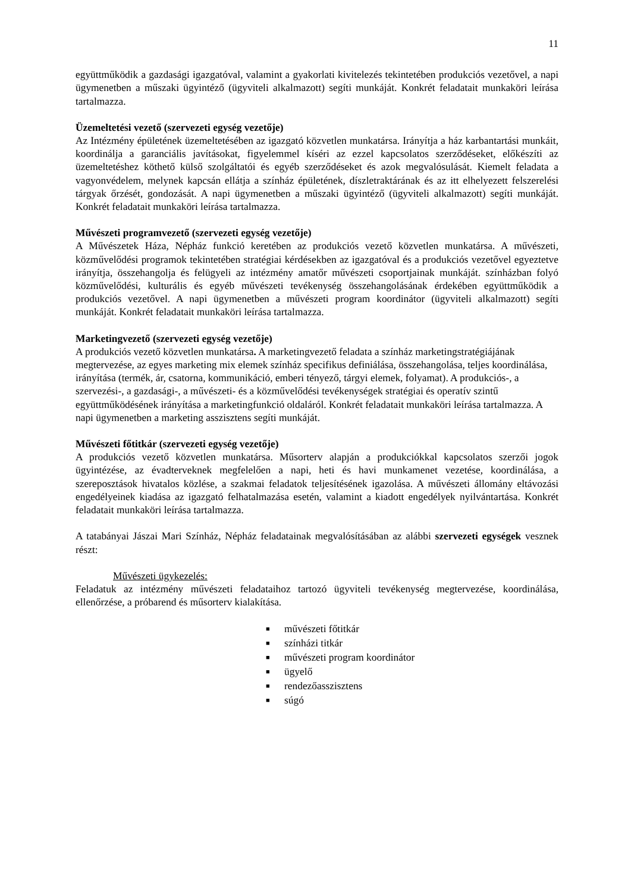11
együttműködik a gazdasági igazgatóval, valamint a gyakorlati kivitelezés tekintetében produkciós vezetővel, a napi ügymenetben a műszaki ügyintéző (ügyviteli alkalmazott) segíti munkáját. Konkrét feladatait munkaköri leírása tartalmazza.
Üzemeltetési vezető (szervezeti egység vezetője)
Az Intézmény épületének üzemeltetésében az igazgató közvetlen munkatársa. Irányítja a ház karbantartási munkáit, koordinálja a garanciális javításokat, figyelemmel kíséri az ezzel kapcsolatos szerződéseket, előkészíti az üzemeltetéshez köthető külső szolgáltatói és egyéb szerződéseket és azok megvalósulását. Kiemelt feladata a vagyonvédelem, melynek kapcsán ellátja a színház épületének, díszletraktárának és az itt elhelyezett felszerelési tárgyak őrzését, gondozását. A napi ügymenetben a műszaki ügyintéző (ügyviteli alkalmazott) segíti munkáját. Konkrét feladatait munkaköri leírása tartalmazza.
Művészeti programvezető (szervezeti egység vezetője)
A Művészetek Háza, Népház funkció keretében az produkciós vezető közvetlen munkatársa. A művészeti, közművelődési programok tekintetében stratégiai kérdésekben az igazgatóval és a produkciós vezetővel egyeztetve irányítja, összehangolja és felügyeli az intézmény amatőr művészeti csoportjainak munkáját. színházban folyó közművelődési, kulturális és egyéb művészeti tevékenység összehangolásának érdekében együttműködik a produkciós vezetővel. A napi ügymenetben a művészeti program koordinátor (ügyviteli alkalmazott) segíti munkáját. Konkrét feladatait munkaköri leírása tartalmazza.
Marketingvezető (szervezeti egység vezetője)
A produkciós vezető közvetlen munkatársa. A marketingvezető feladata a színház marketingstratégiájának megtervezése, az egyes marketing mix elemek színház specifikus definiálása, összehangolása, teljes koordinálása, irányítása (termék, ár, csatorna, kommunikáció, emberi tényező, tárgyi elemek, folyamat). A produkciós-, a szervezési-, a gazdasági-, a művészeti- és a közművelődési tevékenységek stratégiai és operatív szintű együttműködésének irányítása a marketingfunkció oldaláról. Konkrét feladatait munkaköri leírása tartalmazza. A napi ügymenetben a marketing asszisztens segíti munkáját.
Művészeti főtitkár (szervezeti egység vezetője)
A produkciós vezető közvetlen munkatársa. Műsorterv alapján a produkciókkal kapcsolatos szerzői jogok ügyintézése, az évadterveknek megfelelően a napi, heti és havi munkamenet vezetése, koordinálása, a szereposztások hivatalos közlése, a szakmai feladatok teljesítésének igazolása. A művészeti állomány eltávozási engedélyeinek kiadása az igazgató felhatalmazása esetén, valamint a kiadott engedélyek nyilvántartása. Konkrét feladatait munkaköri leírása tartalmazza.
A tatabányai Jászai Mari Színház, Népház feladatainak megvalósításában az alábbi szervezeti egységek vesznek részt:
Művészeti ügykezelés:
Feladatuk az intézmény művészeti feladataihoz tartozó ügyviteli tevékenység megtervezése, koordinálása, ellenőrzése, a próbarend és műsorterv kialakítása.
■ művészeti főtitkár
■ színházi titkár
■ művészeti program koordinátor
■ ügyelő
■ rendezőasszisztens
■ súgó